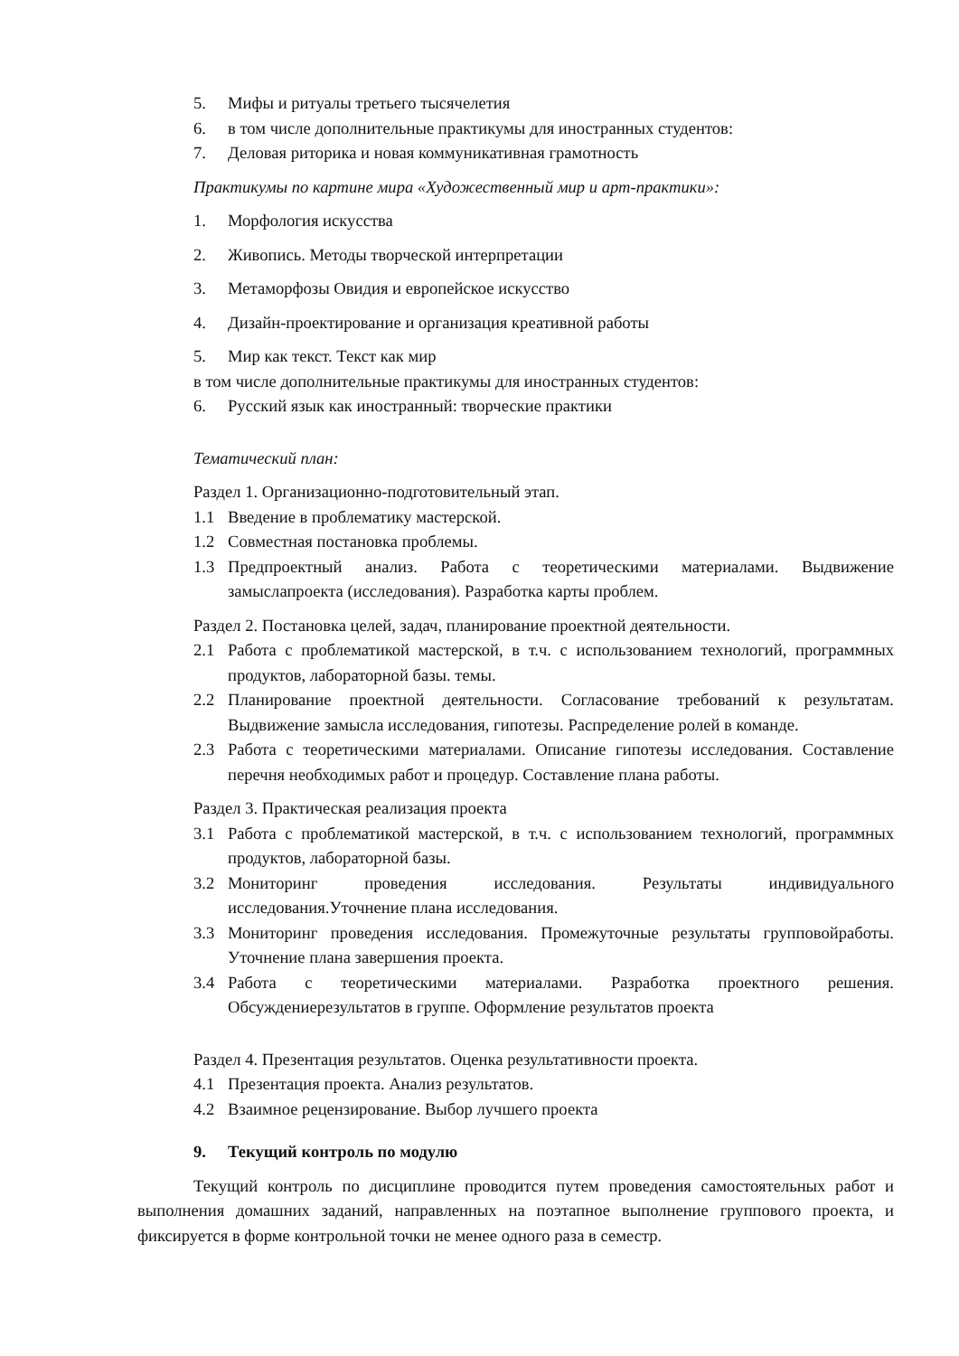5. Мифы и ритуалы третьего тысячелетия
6. в том числе дополнительные практикумы для иностранных студентов:
7. Деловая риторика и новая коммуникативная грамотность
Практикумы по картине мира «Художественный мир и арт-практики»:
1. Морфология искусства
2. Живопись. Методы творческой интерпретации
3. Метаморфозы Овидия и европейское искусство
4. Дизайн-проектирование и организация креативной работы
5. Мир как текст. Текст как мир
в том числе дополнительные практикумы для иностранных студентов:
6. Русский язык как иностранный: творческие практики
Тематический план:
Раздел 1. Организационно-подготовительный этап.
1.1 Введение в проблематику мастерской.
1.2 Совместная постановка проблемы.
1.3 Предпроектный анализ. Работа с теоретическими материалами. Выдвижение замыслапроекта (исследования). Разработка карты проблем.
Раздел 2. Постановка целей, задач, планирование проектной деятельности.
2.1 Работа с проблематикой мастерской, в т.ч. с использованием технологий, программных продуктов, лабораторной базы. темы.
2.2 Планирование проектной деятельности. Согласование требований к результатам. Выдвижение замысла исследования, гипотезы. Распределение ролей в команде.
2.3 Работа с теоретическими материалами. Описание гипотезы исследования. Составление перечня необходимых работ и процедур. Составление плана работы.
Раздел 3. Практическая реализация проекта
3.1 Работа с проблематикой мастерской, в т.ч. с использованием технологий, программных продуктов, лабораторной базы.
3.2 Мониторинг проведения исследования. Результаты индивидуального исследования.Уточнение плана исследования.
3.3 Мониторинг проведения исследования. Промежуточные результаты групповойработы. Уточнение плана завершения проекта.
3.4 Работа с теоретическими материалами. Разработка проектного решения. Обсуждениерезультатов в группе. Оформление результатов проекта
Раздел 4. Презентация результатов. Оценка результативности проекта.
4.1 Презентация проекта. Анализ результатов.
4.2 Взаимное рецензирование. Выбор лучшего проекта
9. Текущий контроль по модулю
Текущий контроль по дисциплине проводится путем проведения самостоятельных работ и выполнения домашних заданий, направленных на поэтапное выполнение группового проекта, и фиксируется в форме контрольной точки не менее одного раза в семестр.